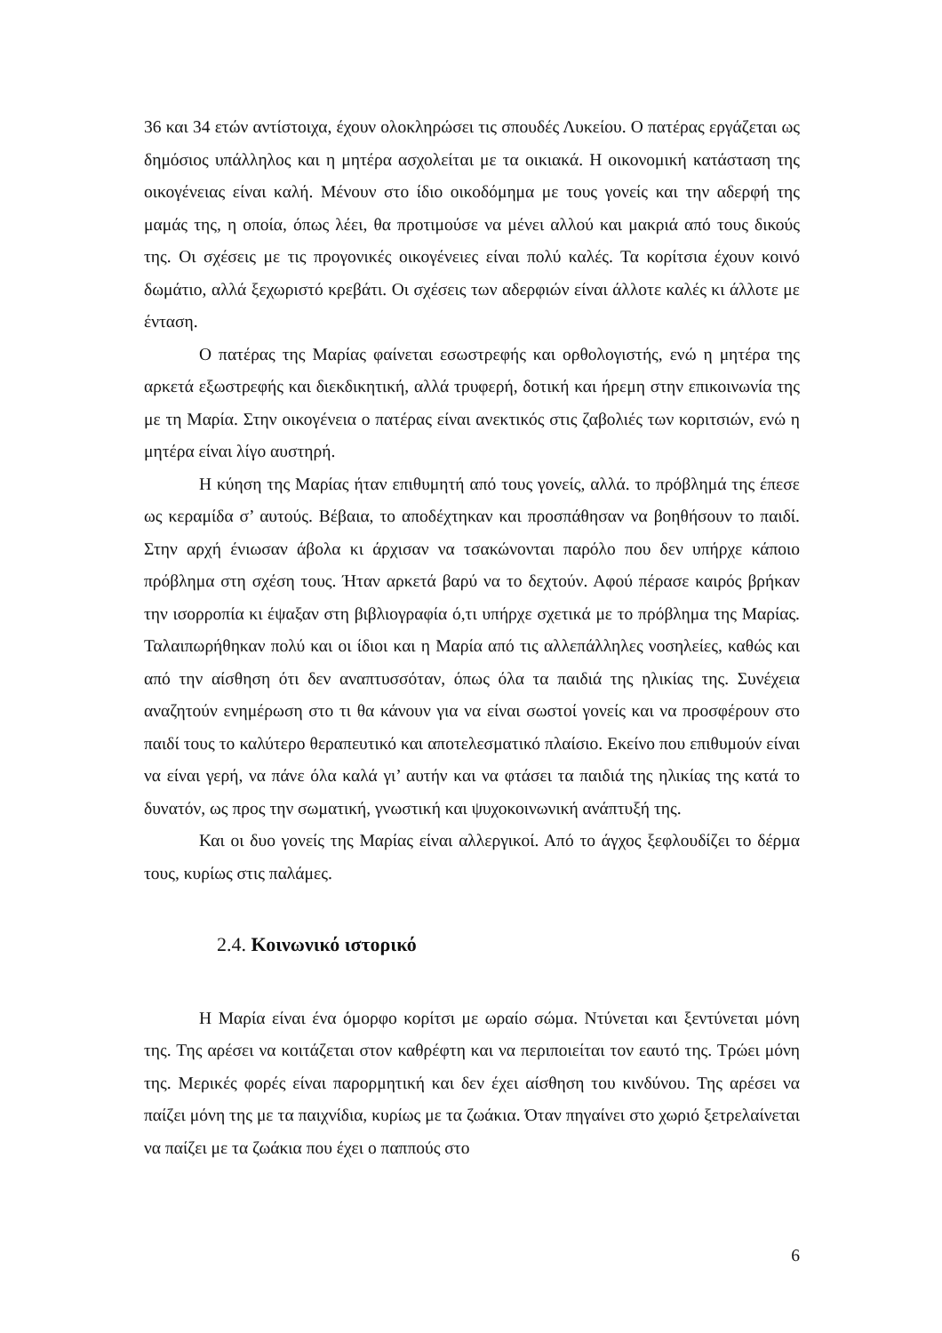36 και 34 ετών αντίστοιχα, έχουν ολοκληρώσει τις σπουδές Λυκείου. Ο πατέρας εργάζεται ως δημόσιος υπάλληλος και η μητέρα ασχολείται με τα οικιακά. Η οικονομική κατάσταση της οικογένειας είναι καλή. Μένουν στο ίδιο οικοδόμημα με τους γονείς και την αδερφή της μαμάς της, η οποία, όπως λέει, θα προτιμούσε να μένει αλλού και μακριά από τους δικούς της. Οι σχέσεις με τις προγονικές οικογένειες είναι πολύ καλές. Τα κορίτσια έχουν κοινό δωμάτιο, αλλά ξεχωριστό κρεβάτι. Οι σχέσεις των αδερφιών είναι άλλοτε καλές κι άλλοτε με ένταση.
Ο πατέρας της Μαρίας φαίνεται εσωστρεφής και ορθολογιστής, ενώ η μητέρα της αρκετά εξωστρεφής και διεκδικητική, αλλά τρυφερή, δοτική και ήρεμη στην επικοινωνία της με τη Μαρία. Στην οικογένεια ο πατέρας είναι ανεκτικός στις ζαβολιές των κοριτσιών, ενώ η μητέρα είναι λίγο αυστηρή.
Η κύηση της Μαρίας ήταν επιθυμητή από τους γονείς, αλλά. το πρόβλημά της έπεσε ως κεραμίδα σ’ αυτούς. Βέβαια, το αποδέχτηκαν και προσπάθησαν να βοηθήσουν το παιδί. Στην αρχή ένιωσαν άβολα κι άρχισαν να τσακώνονται παρόλο που δεν υπήρχε κάποιο πρόβλημα στη σχέση τους. Ήταν αρκετά βαρύ να το δεχτούν. Αφού πέρασε καιρός βρήκαν την ισορροπία κι έψαξαν στη βιβλιογραφία ό,τι υπήρχε σχετικά με το πρόβλημα της Μαρίας. Ταλαιπωρήθηκαν πολύ και οι ίδιοι και η Μαρία από τις αλλεπάλληλες νοσηλείες, καθώς και από την αίσθηση ότι δεν αναπτυσσόταν, όπως όλα τα παιδιά της ηλικίας της. Συνέχεια αναζητούν ενημέρωση στο τι θα κάνουν για να είναι σωστοί γονείς και να προσφέρουν στο παιδί τους το καλύτερο θεραπευτικό και αποτελεσματικό πλαίσιο. Εκείνο που επιθυμούν είναι να είναι γερή, να πάνε όλα καλά γι’ αυτήν και να φτάσει τα παιδιά της ηλικίας της κατά το δυνατόν, ως προς την σωματική, γνωστική και ψυχοκοινωνική ανάπτυξή της.
Και οι δυο γονείς της Μαρίας είναι αλλεργικοί. Από το άγχος ξεφλουδίζει το δέρμα τους, κυρίως στις παλάμες.
2.4. Κοινωνικό ιστορικό
Η Μαρία είναι ένα όμορφο κορίτσι με ωραίο σώμα. Ντύνεται και ξεντύνεται μόνη της. Της αρέσει να κοιτάζεται στον καθρέφτη και να περιποιείται τον εαυτό της. Τρώει μόνη της. Μερικές φορές είναι παρορμητική και δεν έχει αίσθηση του κινδύνου. Της αρέσει να παίζει μόνη της με τα παιχνίδια, κυρίως με τα ζωάκια. Όταν πηγαίνει στο χωριό ξετρελαίνεται να παίζει με τα ζωάκια που έχει ο παππούς στο
6